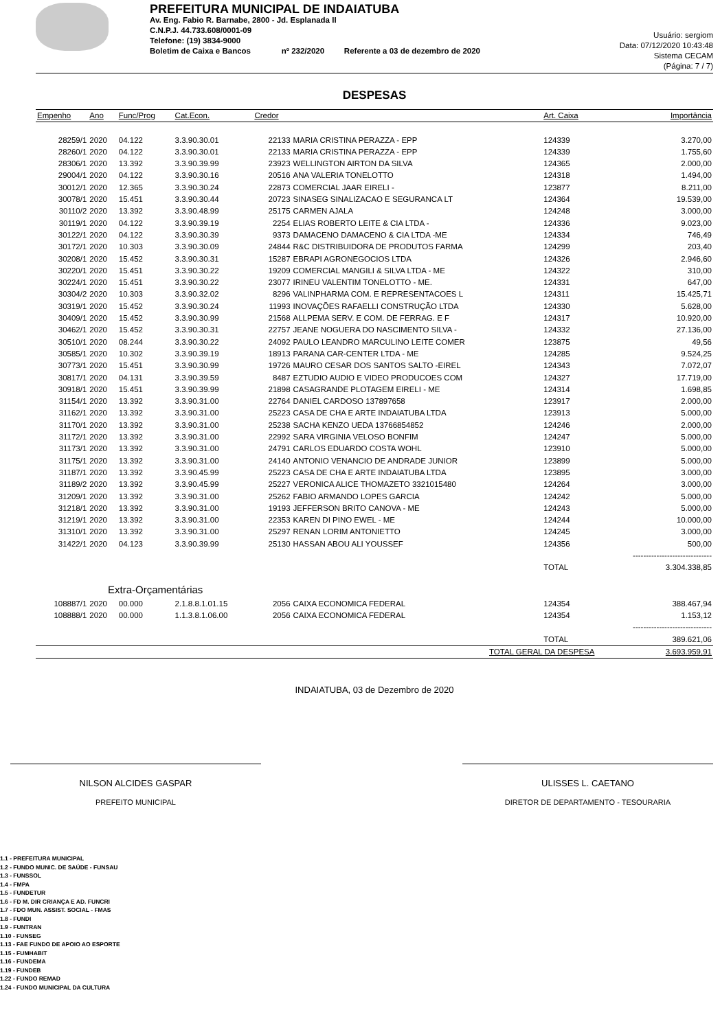PREFEITURA MUNICIPAL DE INDAIATUBA
Av. Eng. Fabio R. Barnabe, 2800 - Jd. Esplanada II
C.N.P.J. 44.733.608/0001-09
Telefone: (19) 3834-9000
Boletim de Caixa e Bancos nº 232/2020 Referente a 03 de dezembro de 2020
Usuário: sergiom
Data: 07/12/2020 10:43:48
Sistema CECAM
(Página: 7 / 7)
DESPESAS
| Empenho | Ano | Func/Prog | Cat.Econ. | Credor | | Art. Caixa | Importância |
| --- | --- | --- | --- | --- | --- | --- | --- |
| 28259/1 | 2020 | 04.122 | 3.3.90.30.01 | 22133 | MARIA CRISTINA PERAZZA - EPP | 124339 | 3.270,00 |
| 28260/1 | 2020 | 04.122 | 3.3.90.30.01 | 22133 | MARIA CRISTINA PERAZZA - EPP | 124339 | 1.755,60 |
| 28306/1 | 2020 | 13.392 | 3.3.90.39.99 | 23923 | WELLINGTON AIRTON DA SILVA | 124365 | 2.000,00 |
| 29004/1 | 2020 | 04.122 | 3.3.90.30.16 | 20516 | ANA VALERIA TONELOTTO | 124318 | 1.494,00 |
| 30012/1 | 2020 | 12.365 | 3.3.90.30.24 | 22873 | COMERCIAL JAAR EIRELI - | 123877 | 8.211,00 |
| 30078/1 | 2020 | 15.451 | 3.3.90.30.44 | 20723 | SINASEG SINALIZACAO E SEGURANCA LT | 124364 | 19.539,00 |
| 30110/2 | 2020 | 13.392 | 3.3.90.48.99 | 25175 | CARMEN AJALA | 124248 | 3.000,00 |
| 30119/1 | 2020 | 04.122 | 3.3.90.39.19 | 2254 | ELIAS ROBERTO LEITE & CIA LTDA - | 124336 | 9.023,00 |
| 30122/1 | 2020 | 04.122 | 3.3.90.30.39 | 9373 | DAMACENO DAMACENO & CIA LTDA -ME | 124334 | 746,49 |
| 30172/1 | 2020 | 10.303 | 3.3.90.30.09 | 24844 | R&C DISTRIBUIDORA DE PRODUTOS FARMA | 124299 | 203,40 |
| 30208/1 | 2020 | 15.452 | 3.3.90.30.31 | 15287 | EBRAPI AGRONEGOCIOS LTDA | 124326 | 2.946,60 |
| 30220/1 | 2020 | 15.451 | 3.3.90.30.22 | 19209 | COMERCIAL MANGILI & SILVA LTDA - ME | 124322 | 310,00 |
| 30224/1 | 2020 | 15.451 | 3.3.90.30.22 | 23077 | IRINEU VALENTIM TONELOTTO - ME. | 124331 | 647,00 |
| 30304/2 | 2020 | 10.303 | 3.3.90.32.02 | 8296 | VALINPHARMA COM. E REPRESENTACOES L | 124311 | 15.425,71 |
| 30319/1 | 2020 | 15.452 | 3.3.90.30.24 | 11993 | INOVAÇÕES RAFAELLI CONSTRUÇÃO LTDA | 124330 | 5.628,00 |
| 30409/1 | 2020 | 15.452 | 3.3.90.30.99 | 21568 | ALLPEMA SERV. E COM. DE FERRAG. E F | 124317 | 10.920,00 |
| 30462/1 | 2020 | 15.452 | 3.3.90.30.31 | 22757 | JEANE NOGUERA DO NASCIMENTO SILVA - | 124332 | 27.136,00 |
| 30510/1 | 2020 | 08.244 | 3.3.90.30.22 | 24092 | PAULO LEANDRO MARCULINO LEITE COMER | 123875 | 49,56 |
| 30585/1 | 2020 | 10.302 | 3.3.90.39.19 | 18913 | PARANA CAR-CENTER LTDA - ME | 124285 | 9.524,25 |
| 30773/1 | 2020 | 15.451 | 3.3.90.30.99 | 19726 | MAURO CESAR DOS SANTOS SALTO -EIREL | 124343 | 7.072,07 |
| 30817/1 | 2020 | 04.131 | 3.3.90.39.59 | 8487 | EZTUDIO AUDIO E VIDEO PRODUCOES COM | 124327 | 17.719,00 |
| 30918/1 | 2020 | 15.451 | 3.3.90.39.99 | 21898 | CASAGRANDE PLOTAGEM EIRELI - ME | 124314 | 1.698,85 |
| 31154/1 | 2020 | 13.392 | 3.3.90.31.00 | 22764 | DANIEL CARDOSO 137897658 | 123917 | 2.000,00 |
| 31162/1 | 2020 | 13.392 | 3.3.90.31.00 | 25223 | CASA DE CHA E ARTE INDAIATUBA LTDA | 123913 | 5.000,00 |
| 31170/1 | 2020 | 13.392 | 3.3.90.31.00 | 25238 | SACHA KENZO UEDA 13766854852 | 124246 | 2.000,00 |
| 31172/1 | 2020 | 13.392 | 3.3.90.31.00 | 22992 | SARA VIRGINIA VELOSO BONFIM | 124247 | 5.000,00 |
| 31173/1 | 2020 | 13.392 | 3.3.90.31.00 | 24791 | CARLOS EDUARDO COSTA WOHL | 123910 | 5.000,00 |
| 31175/1 | 2020 | 13.392 | 3.3.90.31.00 | 24140 | ANTONIO VENANCIO DE ANDRADE JUNIOR | 123899 | 5.000,00 |
| 31187/1 | 2020 | 13.392 | 3.3.90.45.99 | 25223 | CASA DE CHA E ARTE INDAIATUBA LTDA | 123895 | 3.000,00 |
| 31189/2 | 2020 | 13.392 | 3.3.90.45.99 | 25227 | VERONICA ALICE THOMAZETO 3321015480 | 124264 | 3.000,00 |
| 31209/1 | 2020 | 13.392 | 3.3.90.31.00 | 25262 | FABIO ARMANDO LOPES GARCIA | 124242 | 5.000,00 |
| 31218/1 | 2020 | 13.392 | 3.3.90.31.00 | 19193 | JEFFERSON BRITO CANOVA - ME | 124243 | 5.000,00 |
| 31219/1 | 2020 | 13.392 | 3.3.90.31.00 | 22353 | KAREN DI PINO EWEL - ME | 124244 | 10.000,00 |
| 31310/1 | 2020 | 13.392 | 3.3.90.31.00 | 25297 | RENAN LORIM ANTONIETTO | 124245 | 3.000,00 |
| 31422/1 | 2020 | 04.123 | 3.3.90.39.99 | 25130 | HASSAN ABOU ALI YOUSSEF | 124356 | 500,00 |
| | | | | | | | ------------------------------ |
| | | | | | | TOTAL | 3.304.338,85 |
| Extra-Orçamentárias | | | | | | | |
| 108887/1 | 2020 | 00.000 | 2.1.8.8.1.01.15 | 2056 | CAIXA ECONOMICA FEDERAL | 124354 | 388.467,94 |
| 108888/1 | 2020 | 00.000 | 1.1.3.8.1.06.00 | 2056 | CAIXA ECONOMICA FEDERAL | 124354 | 1.153,12 |
| | | | | | | | ------------------------------ |
| | | | | | | TOTAL | 389.621,06 |
| | | | | | TOTAL GERAL DA DESPESA | | 3.693.959,91 |
INDAIATUBA, 03 de Dezembro de 2020
NILSON ALCIDES GASPAR
PREFEITO MUNICIPAL
ULISSES L. CAETANO
DIRETOR DE DEPARTAMENTO - TESOURARIA
1.1 - PREFEITURA MUNICIPAL
1.2 - FUNDO MUNIC. DE SAÚDE - FUNSAU
1.3 - FUNSSOL
1.4 - FMPA
1.5 - FUNDETUR
1.6 - FD M. DIR CRIANÇA E AD. FUNCRI
1.7 - FDO MUN. ASSIST. SOCIAL - FMAS
1.8 - FUNDI
1.9 - FUNTRAN
1.10 - FUNSEG
1.13 - FAE FUNDO DE APOIO AO ESPORTE
1.15 - FUMHABIT
1.16 - FUNDEMA
1.19 - FUNDEB
1.22 - FUNDO REMAD
1.24 - FUNDO MUNICIPAL DA CULTURA